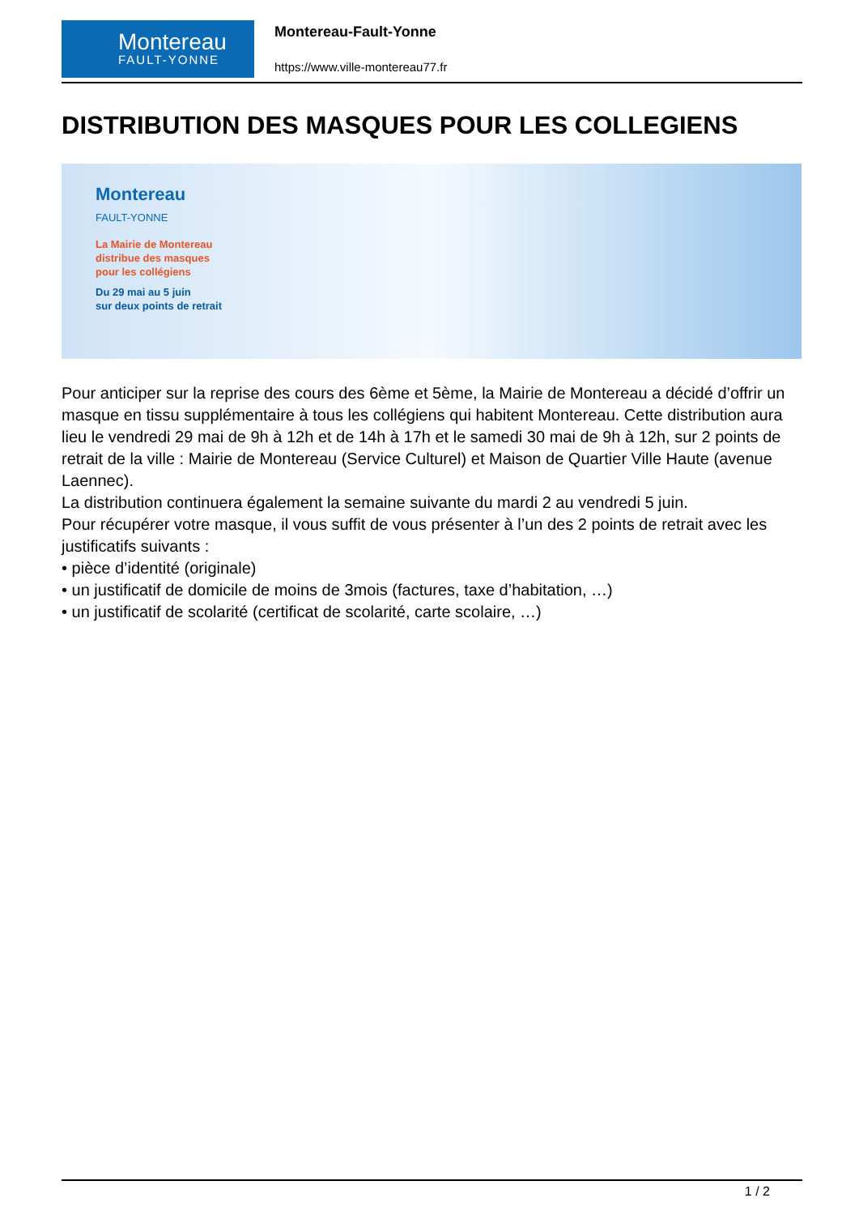Montereau
FAULT-YONNE
Montereau-Fault-Yonne
https://www.ville-montereau77.fr
DISTRIBUTION DES MASQUES POUR LES COLLEGIENS
Montereau
FAULT-YONNE
La Mairie de Montereau
distribue des masques
pour les collégiens
Du 29 mai au 5 juin
sur deux points de retrait
Pour anticiper sur la reprise des cours des 6ème et 5ème, la Mairie de Montereau a décidé d’offrir un masque en tissu supplémentaire à tous les collégiens qui habitent Montereau. Cette distribution aura lieu le vendredi 29 mai de 9h à 12h et de 14h à 17h et le samedi 30 mai de 9h à 12h, sur 2 points de retrait de la ville : Mairie de Montereau (Service Culturel) et Maison de Quartier Ville Haute (avenue Laennec).
La distribution continuera également la semaine suivante du mardi 2 au vendredi 5 juin.
Pour récupérer votre masque, il vous suffit de vous présenter à l’un des 2 points de retrait avec les justificatifs suivants :
• pièce d’identité (originale)
• un justificatif de domicile de moins de 3mois (factures, taxe d’habitation, …)
• un justificatif de scolarité (certificat de scolarité, carte scolaire, …)
1 / 2